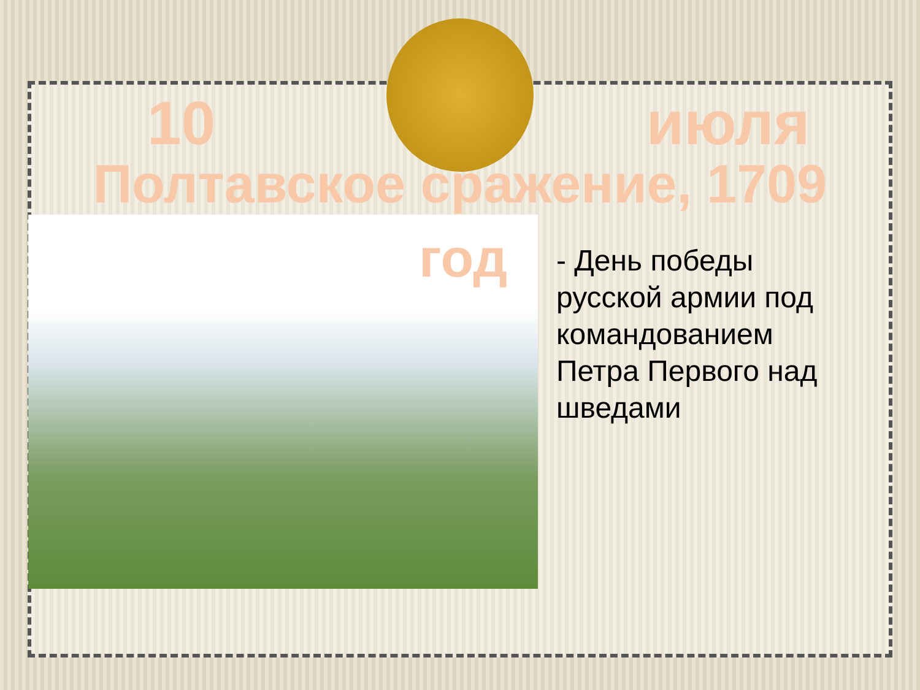10 июля
Полтавское сражение, 1709
год
- День победы русской армии под командованием Петра Первого над шведами